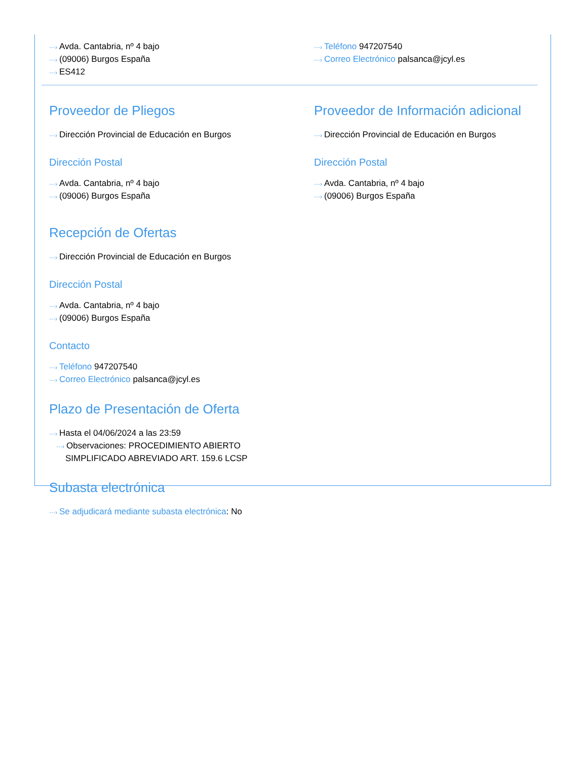···› Avda. Cantabria, nº 4 bajo
···› (09006) Burgos España
···› ES412
···› Teléfono 947207540
···› Correo Electrónico palsanca@jcyl.es
Proveedor de Pliegos
···› Dirección Provincial de Educación en Burgos
Dirección Postal
···› Avda. Cantabria, nº 4 bajo
···› (09006) Burgos España
Proveedor de Información adicional
···› Dirección Provincial de Educación en Burgos
Dirección Postal
···› Avda. Cantabria, nº 4 bajo
···› (09006) Burgos España
Recepción de Ofertas
···› Dirección Provincial de Educación en Burgos
Dirección Postal
···› Avda. Cantabria, nº 4 bajo
···› (09006) Burgos España
Contacto
···› Teléfono 947207540
···› Correo Electrónico palsanca@jcyl.es
Plazo de Presentación de Oferta
···› Hasta el 04/06/2024 a las 23:59
···› Observaciones: PROCEDIMIENTO ABIERTO
SIMPLIFICADO ABREVIADO ART. 159.6 LCSP
Subasta electrónica
···› Se adjudicará mediante subasta electrónica: No